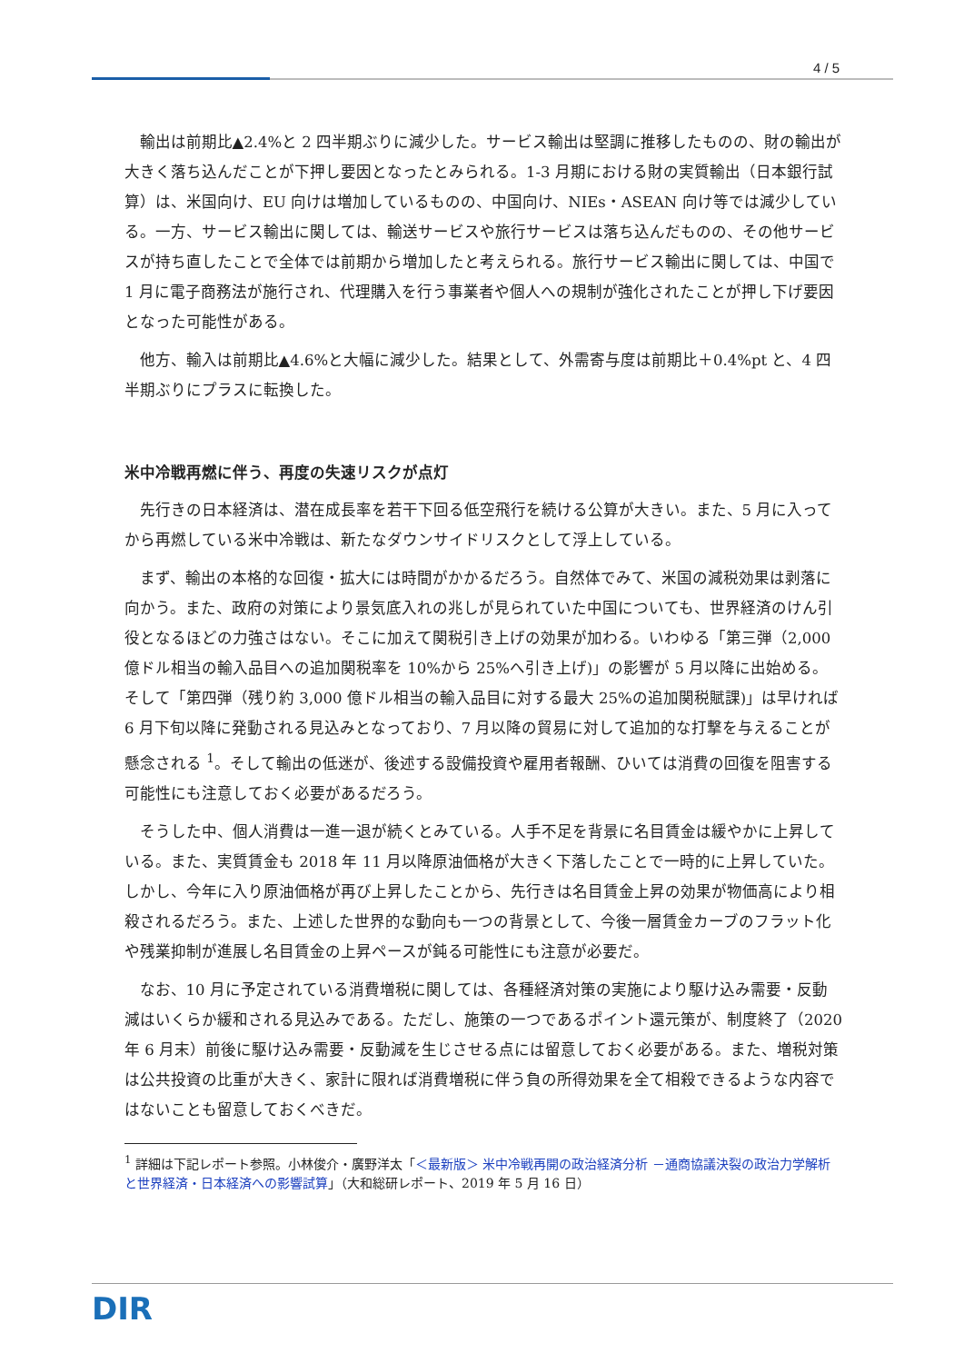4 / 5
輸出は前期比▲2.4%と 2 四半期ぶりに減少した。サービス輸出は堅調に推移したものの、財の輸出が大きく落ち込んだことが下押し要因となったとみられる。1-3 月期における財の実質輸出（日本銀行試算）は、米国向け、EU 向けは増加しているものの、中国向け、NIEs・ASEAN 向け等では減少している。一方、サービス輸出に関しては、輸送サービスや旅行サービスは落ち込んだものの、その他サービスが持ち直したことで全体では前期から増加したと考えられる。旅行サービス輸出に関しては、中国で 1 月に電子商務法が施行され、代理購入を行う事業者や個人への規制が強化されたことが押し下げ要因となった可能性がある。
他方、輸入は前期比▲4.6%と大幅に減少した。結果として、外需寄与度は前期比＋0.4%pt と、4 四半期ぶりにプラスに転換した。
米中冷戦再燃に伴う、再度の失速リスクが点灯
先行きの日本経済は、潜在成長率を若干下回る低空飛行を続ける公算が大きい。また、5 月に入ってから再燃している米中冷戦は、新たなダウンサイドリスクとして浮上している。
まず、輸出の本格的な回復・拡大には時間がかかるだろう。自然体でみて、米国の減税効果は剥落に向かう。また、政府の対策により景気底入れの兆しが見られていた中国についても、世界経済のけん引役となるほどの力強さはない。そこに加えて関税引き上げの効果が加わる。いわゆる「第三弾（2,000 億ドル相当の輸入品目への追加関税率を 10%から 25%へ引き上げ)」の影響が 5 月以降に出始める。そして「第四弾（残り約 3,000 億ドル相当の輸入品目に対する最大 25%の追加関税賦課)」は早ければ 6 月下旬以降に発動される見込みとなっており、7 月以降の貿易に対して追加的な打撃を与えることが懸念される <sup>1</sup>。そして輸出の低迷が、後述する設備投資や雇用者報酬、ひいては消費の回復を阻害する可能性にも注意しておく必要があるだろう。
そうした中、個人消費は一進一退が続くとみている。人手不足を背景に名目賃金は緩やかに上昇している。また、実質賃金も 2018 年 11 月以降原油価格が大きく下落したことで一時的に上昇していた。しかし、今年に入り原油価格が再び上昇したことから、先行きは名目賃金上昇の効果が物価高により相殺されるだろう。また、上述した世界的な動向も一つの背景として、今後一層賃金カーブのフラット化や残業抑制が進展し名目賃金の上昇ペースが鈍る可能性にも注意が必要だ。
なお、10 月に予定されている消費増税に関しては、各種経済対策の実施により駆け込み需要・反動減はいくらか緩和される見込みである。ただし、施策の一つであるポイント還元策が、制度終了（2020 年 6 月末）前後に駆け込み需要・反動減を生じさせる点には留意しておく必要がある。また、増税対策は公共投資の比重が大きく、家計に限れば消費増税に伴う負の所得効果を全て相殺できるような内容ではないことも留意しておくべきだ。
<sup>1</sup> 詳細は下記レポート参照。小林俊介・廣野洋太「＜最新版＞ 米中冷戦再開の政治経済分析 －通商協議決裂の政治力学解析と世界経済・日本経済への影響試算」（大和総研レポート、2019 年 5 月 16 日）
DIR